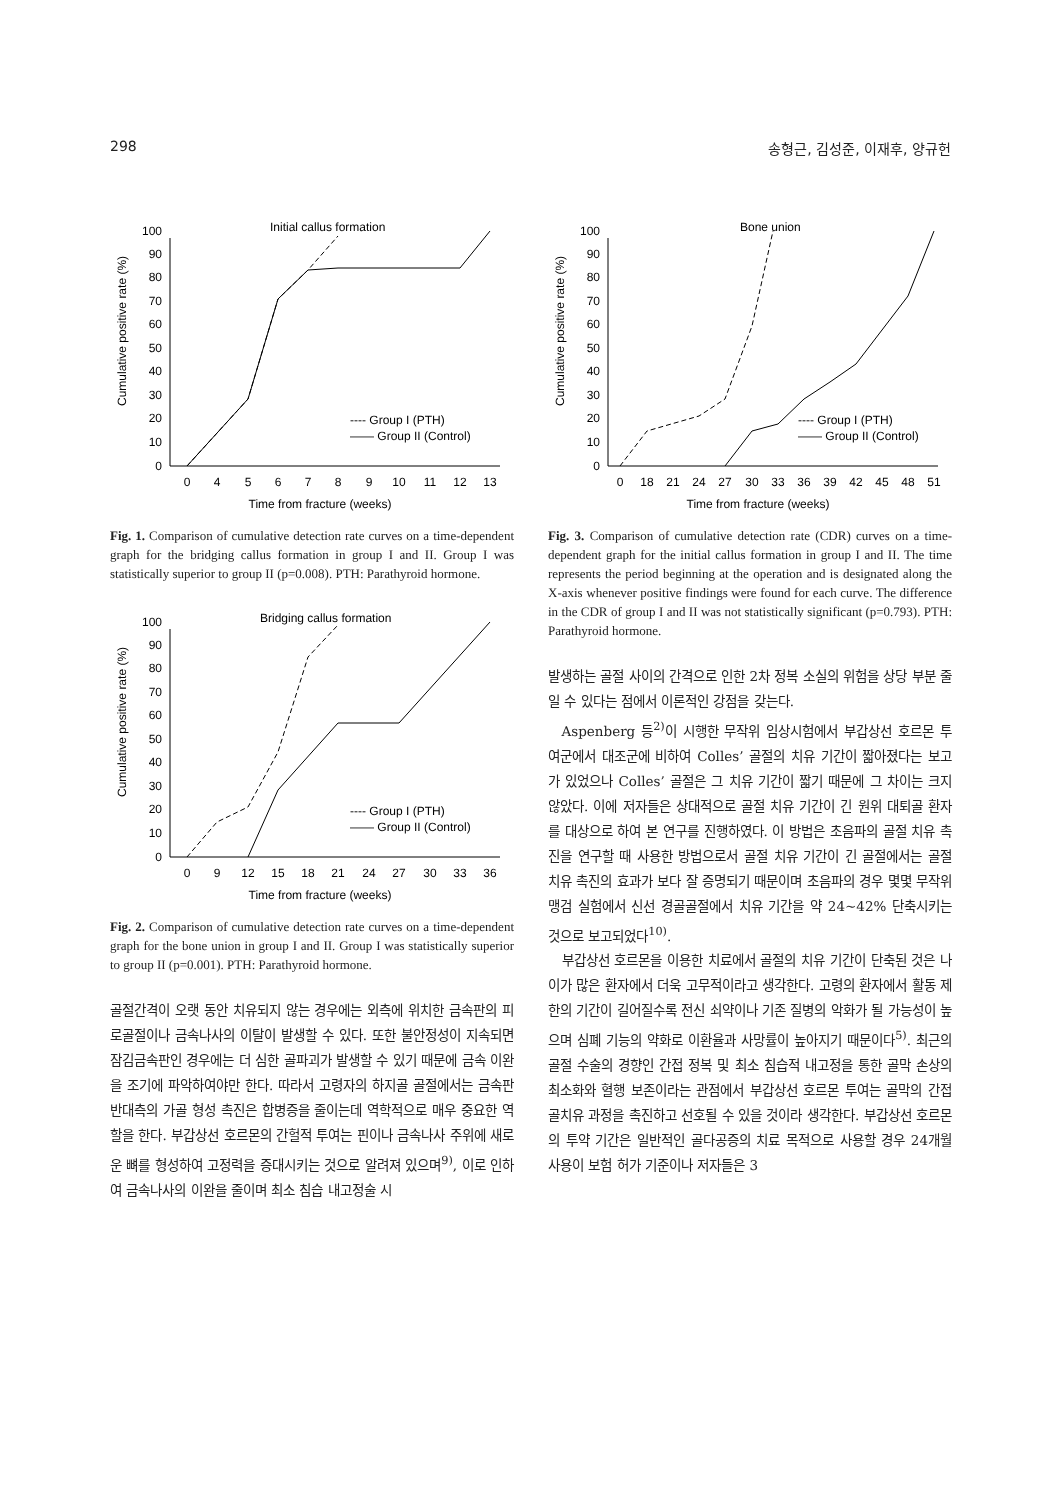298 송형근, 김성준, 이재후, 양규헌
Initial callus formation
Cumulative positive rate (%)
0
10
20
30
40
50
60
70
80
90
100
0
4
5
6
7
8
9
10
11
12
13
Time from fracture (weeks)
---- Group I (PTH)
—— Group II (Control)
Fig. 1. Comparison of cumulative detection rate curves on a time-dependent graph for the bridging callus formation in group I and II. Group I was statistically superior to group II (p=0.008). PTH: Parathyroid hormone.
Bridging callus formation
Cumulative positive rate (%)
0
10
20
30
40
50
60
70
80
90
100
0
9
12
15
18
21
24
27
30
33
36
Time from fracture (weeks)
---- Group I (PTH)
—— Group II (Control)
Fig. 2. Comparison of cumulative detection rate curves on a time-dependent graph for the bone union in group I and II. Group I was statistically superior to group II (p=0.001). PTH: Parathyroid hormone.
골절간격이 오랫 동안 치유되지 않는 경우에는 외측에 위치한 금속판의 피로골절이나 금속나사의 이탈이 발생할 수 있다. 또한 불안정성이 지속되면 잠김금속판인 경우에는 더 심한 골파괴가 발생할 수 있기 때문에 금속 이완을 조기에 파악하여야만 한다. 따라서 고령자의 하지골 골절에서는 금속판 반대측의 가골 형성 촉진은 합병증을 줄이는데 역학적으로 매우 중요한 역할을 한다. 부갑상선 호르몬의 간헐적 투여는 핀이나 금속나사 주위에 새로운 뼈를 형성하여 고정력을 증대시키는 것으로 알려져 있으며<sup>9)</sup>, 이로 인하여 금속나사의 이완을 줄이며 최소 침습 내고정술 시
Bone union
Cumulative positive rate (%)
0
10
20
30
40
50
60
70
80
90
100
0
18
21
24
27
30
33
36
39
42
45
48
51
Time from fracture (weeks)
---- Group I (PTH)
—— Group II (Control)
Fig. 3. Comparison of cumulative detection rate (CDR) curves on a time-dependent graph for the initial callus formation in group I and II. The time represents the period beginning at the operation and is designated along the X-axis whenever positive findings were found for each curve. The difference in the CDR of group I and II was not statistically significant (p=0.793). PTH: Parathyroid hormone.
발생하는 골절 사이의 간격으로 인한 2차 정복 소실의 위험을 상당 부분 줄일 수 있다는 점에서 이론적인 강점을 갖는다.
Aspenberg 등<sup>2)</sup>이 시행한 무작위 임상시험에서 부갑상선 호르몬 투여군에서 대조군에 비하여 Colles’ 골절의 치유 기간이 짧아졌다는 보고가 있었으나 Colles’ 골절은 그 치유 기간이 짧기 때문에 그 차이는 크지 않았다. 이에 저자들은 상대적으로 골절 치유 기간이 긴 원위 대퇴골 환자를 대상으로 하여 본 연구를 진행하였다. 이 방법은 초음파의 골절 치유 촉진을 연구할 때 사용한 방법으로서 골절 치유 기간이 긴 골절에서는 골절 치유 촉진의 효과가 보다 잘 증명되기 때문이며 초음파의 경우 몇몇 무작위 맹검 실험에서 신선 경골골절에서 치유 기간을 약 24∼42% 단축시키는 것으로 보고되었다<sup>10)</sup>.
부갑상선 호르몬을 이용한 치료에서 골절의 치유 기간이 단축된 것은 나이가 많은 환자에서 더욱 고무적이라고 생각한다. 고령의 환자에서 활동 제한의 기간이 길어질수록 전신 쇠약이나 기존 질병의 악화가 될 가능성이 높으며 심폐 기능의 약화로 이환율과 사망률이 높아지기 때문이다<sup>5)</sup>. 최근의 골절 수술의 경향인 간접 정복 및 최소 침습적 내고정을 통한 골막 손상의 최소화와 혈행 보존이라는 관점에서 부갑상선 호르몬 투여는 골막의 간접 골치유 과정을 촉진하고 선호될 수 있을 것이라 생각한다. 부갑상선 호르몬의 투약 기간은 일반적인 골다공증의 치료 목적으로 사용할 경우 24개월 사용이 보험 허가 기준이나 저자들은 3